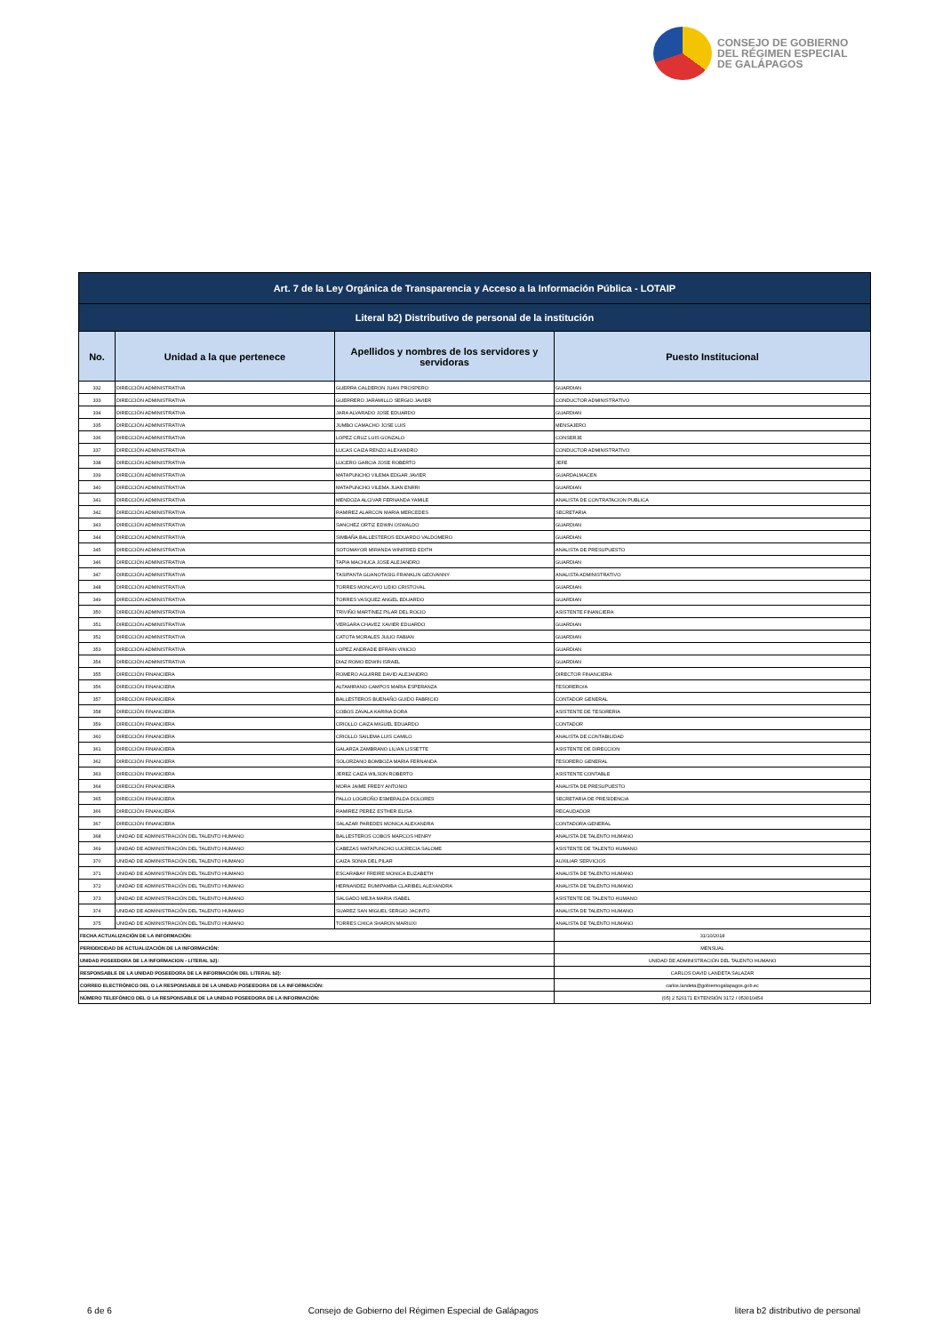CONSEJO DE GOBIERNO
DEL RÉGIMEN ESPECIAL
DE GALÁPAGOS
| Art. 7 de la Ley Orgánica de Transparencia y Acceso a la Información Pública - LOTAIP | | | |
| --- | --- | --- | --- |
| Literal b2) Distributivo de personal de la institución | | | |
| No. | Unidad a la que pertenece | Apellidos y nombres de los servidores y servidoras | Puesto Institucional |
| 332 | DIRECCIÓN ADMINISTRATIVA | GUERRA CALDERON JUAN PROSPERO | GUARDIAN |
| 333 | DIRECCIÓN ADMINISTRATIVA | GUERRERO JARAMILLO SERGIO JAVIER | CONDUCTOR ADMINISTRATIVO |
| 334 | DIRECCIÓN ADMINISTRATIVA | JARA ALVARADO JOSE EDUARDO | GUARDIAN |
| 335 | DIRECCIÓN ADMINISTRATIVA | JUMBO CAMACHO JOSE LUIS | MENSAJERO |
| 336 | DIRECCIÓN ADMINISTRATIVA | LOPEZ CRUZ LUIS GONZALO | CONSERJE |
| 337 | DIRECCIÓN ADMINISTRATIVA | LUCAS CAIZA RENZO ALEXANDRO | CONDUCTOR ADMINISTRATIVO |
| 338 | DIRECCIÓN ADMINISTRATIVA | LUCERO GARCIA JOSE ROBERTO | JEFE |
| 339 | DIRECCIÓN ADMINISTRATIVA | MATAPUNCHO VILEMA EDGAR JAVIER | GUARDALMACEN |
| 340 | DIRECCIÓN ADMINISTRATIVA | MATAPUNCHO VILEMA JUAN ENRRI | GUARDIAN |
| 341 | DIRECCIÓN ADMINISTRATIVA | MENDOZA ALCIVAR FERNANDA YAMILE | ANALISTA DE CONTRATACION PUBLICA |
| 342 | DIRECCIÓN ADMINISTRATIVA | RAMIREZ ALARCON MARIA MERCEDES | SECRETARIA |
| 343 | DIRECCIÓN ADMINISTRATIVA | SANCHEZ ORTIZ EDWIN OSWALDO | GUARDIAN |
| 344 | DIRECCIÓN ADMINISTRATIVA | SIMBAÑA BALLESTEROS EDUARDO VALDOMERO | GUARDIAN |
| 345 | DIRECCIÓN ADMINISTRATIVA | SOTOMAYOR MIRANDA WINIFRED EDITH | ANALISTA DE PRESUPUESTO |
| 346 | DIRECCIÓN ADMINISTRATIVA | TAPIA MACHUCA JOSE ALEJANDRO | GUARDIAN |
| 347 | DIRECCIÓN ADMINISTRATIVA | TASIPANTA GUANOTASIG FRANKLIN GEOVANNY | ANALISTA ADMINISTRATIVO |
| 348 | DIRECCIÓN ADMINISTRATIVA | TORRES MONCAYO LIDIO CRISTOVAL | GUARDIAN |
| 349 | DIRECCIÓN ADMINISTRATIVA | TORRES VASQUEZ ANGEL EDUARDO | GUARDIAN |
| 350 | DIRECCIÓN ADMINISTRATIVA | TRIVIÑO MARTINEZ PILAR DEL ROCIO | ASISTENTE FINANCIERA |
| 351 | DIRECCIÓN ADMINISTRATIVA | VERGARA CHAVEZ XAVIER EDUARDO | GUARDIAN |
| 352 | DIRECCIÓN ADMINISTRATIVA | CATOTA MORALES JULIO FABIAN | GUARDIAN |
| 353 | DIRECCIÓN ADMINISTRATIVA | LOPEZ ANDRADE EFRAIN VINICIO | GUARDIAN |
| 354 | DIRECCIÓN ADMINISTRATIVA | DIAZ ROMO EDWIN ISRAEL | GUARDIAN |
| 355 | DIRECCIÓN FINANCIERA | ROMERO AGUIRRE DAVID ALEJANDRO | DIRECTOR FINANCIERA |
| 356 | DIRECCIÓN FINANCIERA | ALTAMIRANO CAMPOS MARIA ESPERANZA | TESORERO/A |
| 357 | DIRECCIÓN FINANCIERA | BALLESTEROS BUENAÑO GUIDO FABRICIO | CONTADOR GENERAL |
| 358 | DIRECCIÓN FINANCIERA | COBOS ZAVALA KARINA DORA | ASISTENTE DE TESORERIA |
| 359 | DIRECCIÓN FINANCIERA | CRIOLLO CAIZA MIGUEL EDUARDO | CONTADOR |
| 360 | DIRECCIÓN FINANCIERA | CRIOLLO SAILEMA LUIS CAMILO | ANALISTA DE CONTABILIDAD |
| 361 | DIRECCIÓN FINANCIERA | GALARZA ZAMBRANO LILIAN LISSETTE | ASISTENTE DE DIRECCION |
| 362 | DIRECCIÓN FINANCIERA | SOLORZANO BOMBOZA MARIA FERNANDA | TESORERO GENERAL |
| 363 | DIRECCIÓN FINANCIERA | JEREZ CAIZA WILSON ROBERTO | ASISTENTE CONTABLE |
| 364 | DIRECCIÓN FINANCIERA | MORA JAIME FREDY ANTONIO | ANALISTA DE PRESUPUESTO |
| 365 | DIRECCIÓN FINANCIERA | PALLO LOGROÑO ESMERALDA DOLORES | SECRETARIA DE PRESIDENCIA |
| 366 | DIRECCIÓN FINANCIERA | RAMIREZ PEREZ ESTHER ELISA | RECAUDADOR |
| 367 | DIRECCIÓN FINANCIERA | SALAZAR PAREDES MONICA ALEXANDRA | CONTADORA GENERAL |
| 368 | UNIDAD DE ADMINISTRACIÓN DEL TALENTO HUMANO | BALLESTEROS COBOS MARCOS HENRY | ANALISTA DE TALENTO HUMANO |
| 369 | UNIDAD DE ADMINISTRACIÓN DEL TALENTO HUMANO | CABEZAS MATAPUNCHO LUCRECIA SALOME | ASISTENTE DE TALENTO HUMANO |
| 370 | UNIDAD DE ADMINISTRACIÓN DEL TALENTO HUMANO | CAIZA SONIA DEL PILAR | AUXILIAR SERVICIOS |
| 371 | UNIDAD DE ADMINISTRACIÓN DEL TALENTO HUMANO | ESCARABAY FREIRE MONICA ELIZABETH | ANALISTA DE TALENTO HUMANO |
| 372 | UNIDAD DE ADMINISTRACIÓN DEL TALENTO HUMANO | HERNANDEZ RUMIPAMBA CLARIBEL ALEXANDRA | ANALISTA DE TALENTO HUMANO |
| 373 | UNIDAD DE ADMINISTRACIÓN DEL TALENTO HUMANO | SALGADO MEJIA MARIA ISABEL | ASISTENTE DE TALENTO HUMANO |
| 374 | UNIDAD DE ADMINISTRACIÓN DEL TALENTO HUMANO | SUAREZ SAN MIGUEL SERGIO JACINTO | ANALISTA DE TALENTO HUMANO |
| 375 | UNIDAD DE ADMINISTRACIÓN DEL TALENTO HUMANO | TORRES CHICA SHARON MARIUXI | ANALISTA DE TALENTO HUMANO |
| FECHA ACTUALIZACIÓN DE LA INFORMACIÓN: | | | 31/10/2018 |
| PERIODICIDAD DE ACTUALIZACIÓN DE LA INFORMACIÓN: | | | MENSUAL |
| UNIDAD POSEEDORA DE LA INFORMACION - LITERAL b2): | | | UNIDAD DE ADMINISTRACIÓN DEL TALENTO HUMANO |
| RESPONSABLE DE LA UNIDAD POSEEDORA DE LA INFORMACIÓN DEL LITERAL b2): | | | CARLOS DAVID LANDETA SALAZAR |
| CORREO ELECTRÓNICO DEL O LA RESPONSABLE DE LA UNIDAD POSEEDORA DE LA INFORMACIÓN: | | | carlos.landeta@gobiernogalapagos.gob.ec |
| NÚMERO TELEFÓNICO DEL O LA RESPONSABLE DE LA UNIDAD POSEEDORA DE LA INFORMACIÓN: | | | (05) 2 520171 EXTENSIÓN 3172 / 053010454 |
6 de 6 Consejo de Gobierno del Régimen Especial de Galápagos litera b2 distributivo de personal